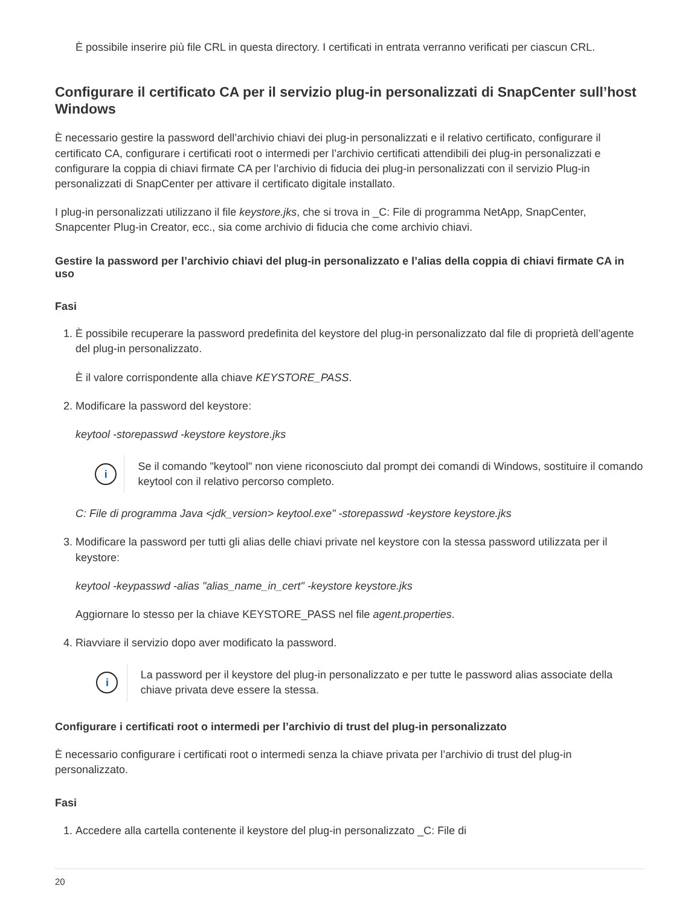È possibile inserire più file CRL in questa directory. I certificati in entrata verranno verificati per ciascun CRL.
Configurare il certificato CA per il servizio plug-in personalizzati di SnapCenter sull’host Windows
È necessario gestire la password dell’archivio chiavi dei plug-in personalizzati e il relativo certificato, configurare il certificato CA, configurare i certificati root o intermedi per l’archivio certificati attendibili dei plug-in personalizzati e configurare la coppia di chiavi firmate CA per l’archivio di fiducia dei plug-in personalizzati con il servizio Plug-in personalizzati di SnapCenter per attivare il certificato digitale installato.
I plug-in personalizzati utilizzano il file keystore.jks, che si trova in _C: File di programma NetApp, SnapCenter, Snapcenter Plug-in Creator, ecc., sia come archivio di fiducia che come archivio chiavi.
Gestire la password per l’archivio chiavi del plug-in personalizzato e l’alias della coppia di chiavi firmate CA in uso
Fasi
1. È possibile recuperare la password predefinita del keystore del plug-in personalizzato dal file di proprietà dell’agente del plug-in personalizzato.
È il valore corrispondente alla chiave KEYSTORE_PASS.
2. Modificare la password del keystore:
keytool -storepasswd -keystore keystore.jks
i
Se il comando "keytool" non viene riconosciuto dal prompt dei comandi di Windows, sostituire il comando keytool con il relativo percorso completo.
C: File di programma Java <jdk_version> keytool.exe" -storepasswd -keystore keystore.jks
3. Modificare la password per tutti gli alias delle chiavi private nel keystore con la stessa password utilizzata per il keystore:
keytool -keypasswd -alias "alias_name_in_cert" -keystore keystore.jks
Aggiornare lo stesso per la chiave KEYSTORE_PASS nel file agent.properties.
4. Riavviare il servizio dopo aver modificato la password.
i
La password per il keystore del plug-in personalizzato e per tutte le password alias associate della chiave privata deve essere la stessa.
Configurare i certificati root o intermedi per l’archivio di trust del plug-in personalizzato
È necessario configurare i certificati root o intermedi senza la chiave privata per l’archivio di trust del plug-in personalizzato.
Fasi
1. Accedere alla cartella contenente il keystore del plug-in personalizzato _C: File di
20